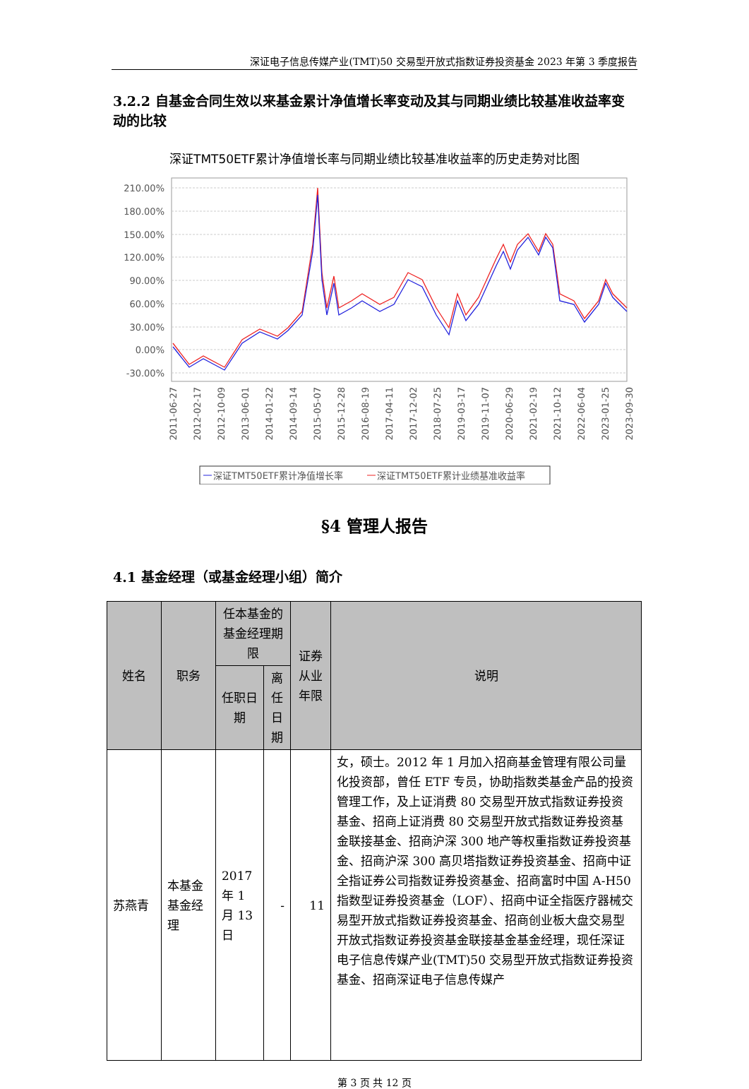深证电子信息传媒产业(TMT)50 交易型开放式指数证券投资基金 2023 年第 3 季度报告
3.2.2 自基金合同生效以来基金累计净值增长率变动及其与同期业绩比较基准收益率变动的比较
深证TMT50ETF累计净值增长率与同期业绩比较基准收益率的历史走势对比图
210.00%
180.00%
150.00%
120.00%
90.00%
60.00%
30.00%
0.00%
-30.00%
2011-06-27
2012-02-17
2012-10-09
2013-06-01
2014-01-22
2014-09-14
2015-05-07
2015-12-28
2016-08-19
2017-04-11
2017-12-02
2018-07-25
2019-03-17
2019-11-07
2020-06-29
2021-02-19
2021-10-12
2022-06-04
2023-01-25
2023-09-30
深证TMT50ETF累计净值增长率
深证TMT50ETF累计业绩基准收益率
§4 管理人报告
4.1 基金经理（或基金经理小组）简介
| 姓名 | 职务 | 任本基金的基金经理期限 | | 证券从业年限 | 说明 |
| --- | --- | --- | --- | --- | --- |
| | | 任职日期 | 离任日期 | | |
| 苏燕青 | 本基金基金经理 | 2017 年 1 月 13 日 | - | 11 | 女，硕士。2012 年 1 月加入招商基金管理有限公司量化投资部，曾任 ETF 专员，协助指数类基金产品的投资管理工作，及上证消费 80 交易型开放式指数证券投资基金、招商上证消费 80 交易型开放式指数证券投资基金联接基金、招商沪深 300 地产等权重指数证券投资基金、招商沪深 300 高贝塔指数证券投资基金、招商中证全指证券公司指数证券投资基金、招商富时中国 A-H50 指数型证券投资基金（LOF）、招商中证全指医疗器械交易型开放式指数证券投资基金、招商创业板大盘交易型开放式指数证券投资基金联接基金基金经理，现任深证电子信息传媒产业(TMT)50 交易型开放式指数证券投资基金、招商深证电子信息传媒产 |
第 3 页 共 12 页